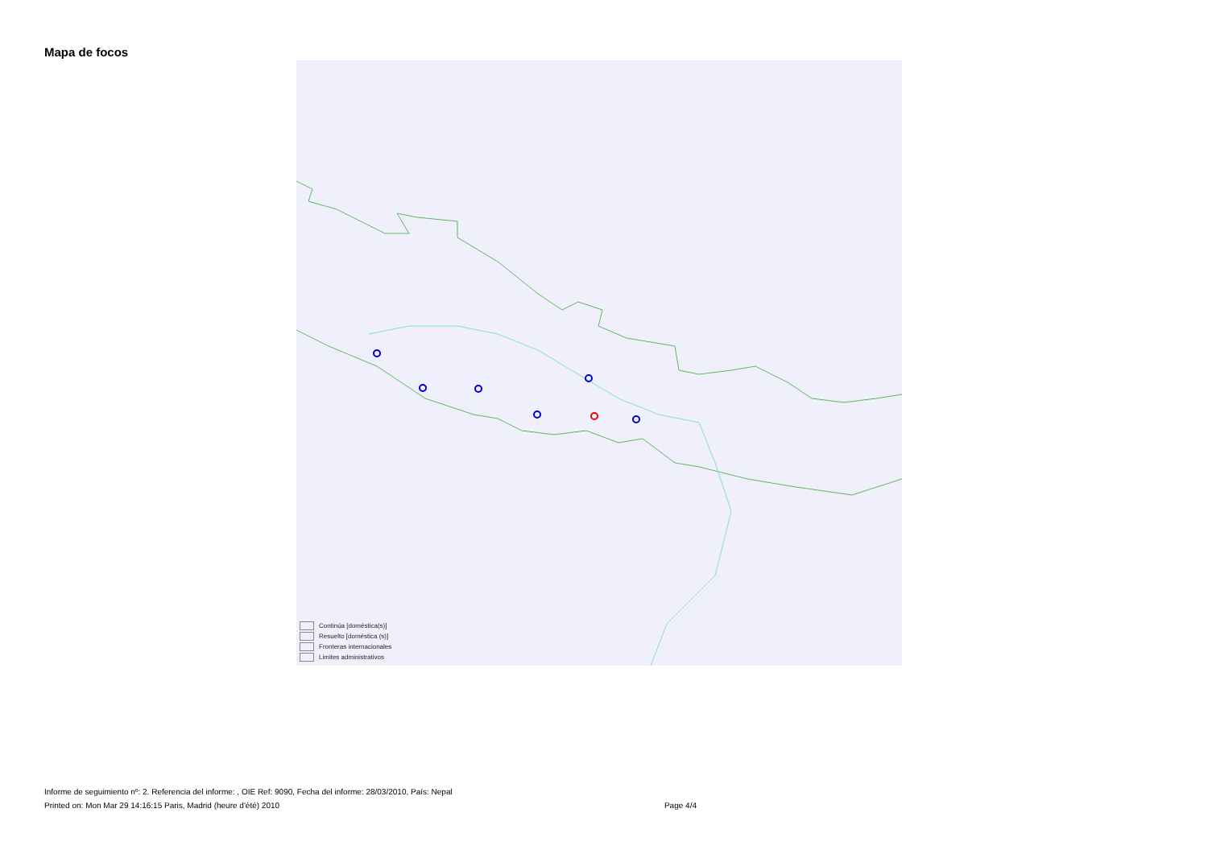Mapa de focos
Continúa [doméstica(s)]
Resuelto [doméstica (s)]
Fronteras internacionales
Limites administrativos
Informe de seguimiento nº: 2. Referencia del informe: , OIE Ref: 9090, Fecha del informe: 28/03/2010, País: Nepal
Printed on: Mon Mar 29 14:16:15 Paris, Madrid (heure d'été) 2010 Page 4/4